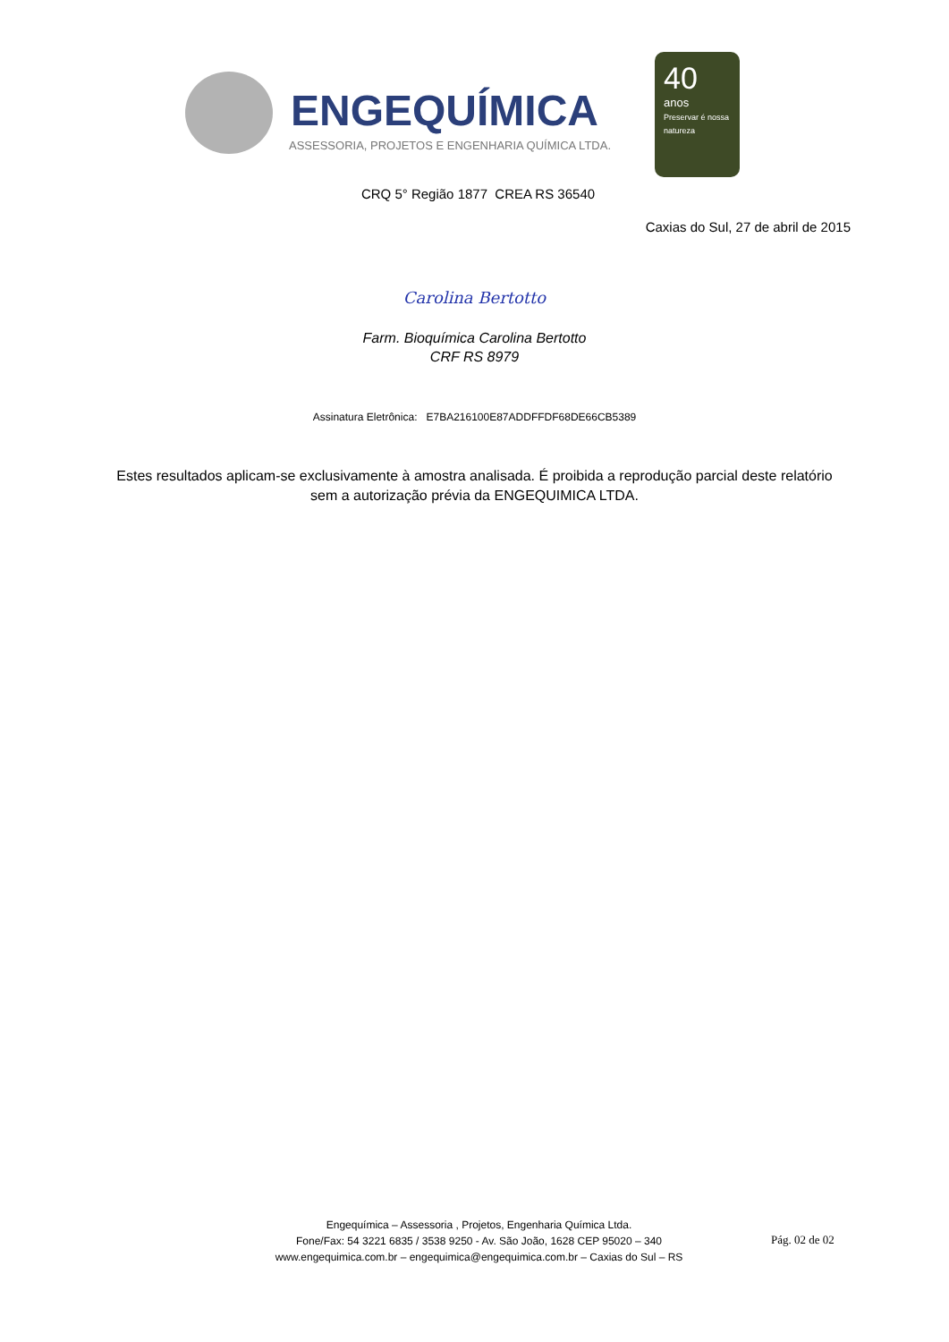ENGEQUÍMICA
ASSESSORIA, PROJETOS E ENGENHARIA QUÍMICA LTDA.
40
anos
Preservar é nossa natureza
CRQ 5° Região 1877 CREA RS 36540
Caxias do Sul, 27 de abril de 2015
Carolina Bertotto
Farm. Bioquímica Carolina Bertotto
CRF RS 8979
Assinatura Eletrônica: E7BA216100E87ADDFFDF68DE66CB5389
Estes resultados aplicam-se exclusivamente à amostra analisada. É proibida a reprodução parcial deste relatório sem a autorização prévia da ENGEQUIMICA LTDA.
Engequímica – Assessoria , Projetos, Engenharia Química Ltda.
Fone/Fax: 54 3221 6835 / 3538 9250 - Av. São João, 1628 CEP 95020 – 340
www.engequimica.com.br – engequimica@engequimica.com.br – Caxias do Sul – RS
Pág. 02 de 02